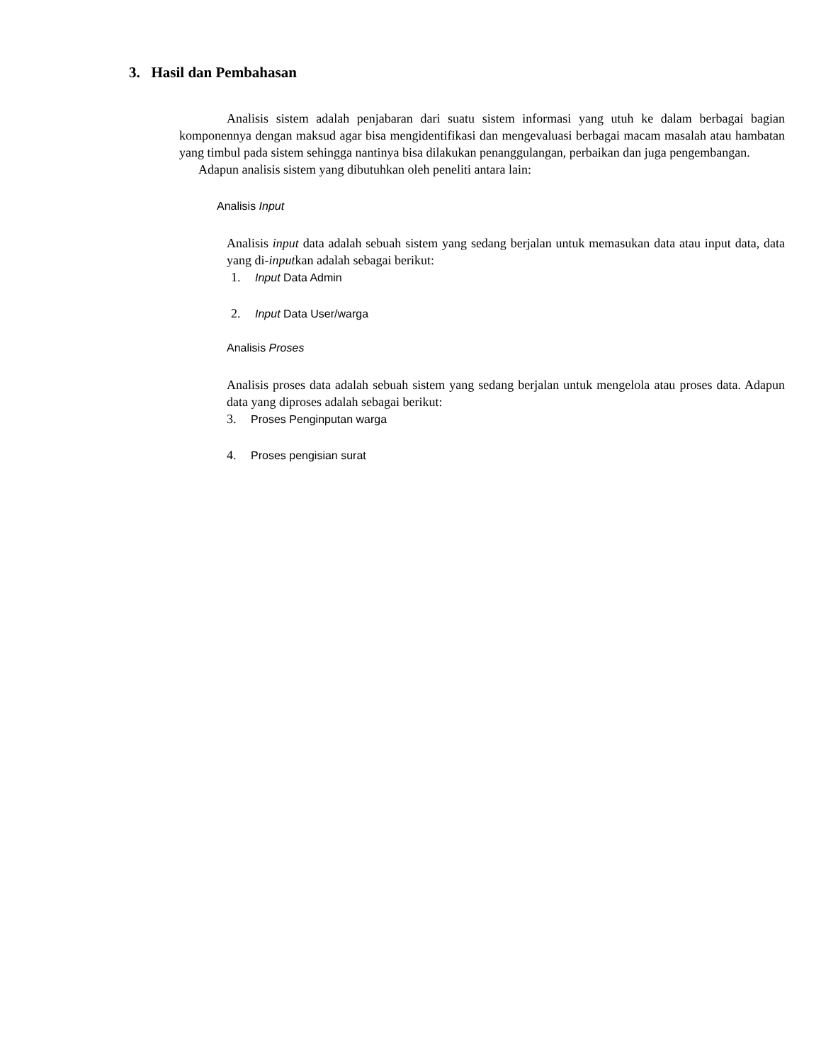3. Hasil dan Pembahasan
Analisis sistem adalah penjabaran dari suatu sistem informasi yang utuh ke dalam berbagai bagian komponennya dengan maksud agar bisa mengidentifikasi dan mengevaluasi berbagai macam masalah atau hambatan yang timbul pada sistem sehingga nantinya bisa dilakukan penanggulangan, perbaikan dan juga pengembangan.
Adapun analisis sistem yang dibutuhkan oleh peneliti antara lain:
Analisis Input
Analisis input data adalah sebuah sistem yang sedang berjalan untuk memasukan data atau input data, data yang di-inputkan adalah sebagai berikut:
1. Input Data Admin
2. Input Data User/warga
Analisis Proses
Analisis proses data adalah sebuah sistem yang sedang berjalan untuk mengelola atau proses data. Adapun data yang diproses adalah sebagai berikut:
3. Proses Penginputan warga
4. Proses pengisian surat